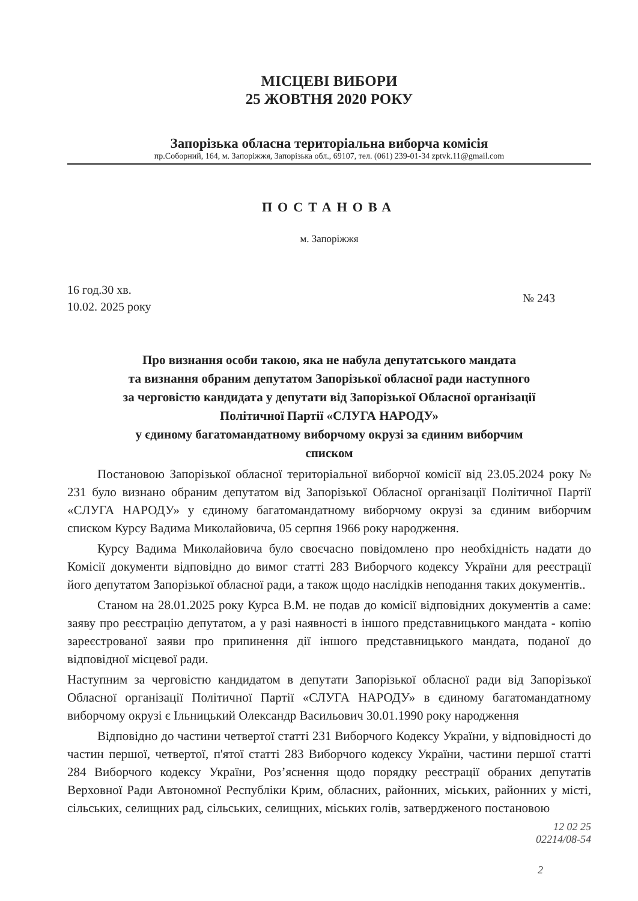МІСЦЕВІ ВИБОРИ
25 ЖОВТНЯ 2020 РОКУ
Запорізька обласна територіальна виборча комісія
пр.Соборний, 164, м. Запоріжжя, Запорізька обл., 69107, тел. (061) 239-01-34 zptvk.11@gmail.com
ПОСТАНОВА
м. Запоріжжя
16 год.30 хв.
10.02. 2025 року
№ 243
Про визнання особи такою, яка не набула депутатського мандата
та визнання обраним депутатом Запорізької обласної ради наступного
за черговістю кандидата у депутати від Запорізької Обласної організації
Політичної Партії «СЛУГА НАРОДУ»
у єдиному багатомандатному виборчому окрузі за єдиним виборчим
списком
Постановою Запорізької обласної територіальної виборчої комісії від 23.05.2024 року № 231 було визнано обраним депутатом від Запорізької Обласної організації Політичної Партії «СЛУГА НАРОДУ» у єдиному багатомандатному виборчому окрузі за єдиним виборчим списком Курсу Вадима Миколайовича, 05 серпня 1966 року народження.
Курсу Вадима Миколайовича було своєчасно повідомлено про необхідність надати до Комісії документи відповідно до вимог статті 283 Виборчого кодексу України для реєстрації його депутатом Запорізької обласної ради, а також щодо наслідків неподання таких документів..
Станом на 28.01.2025 року Курса В.М. не подав до комісії відповідних документів а саме: заяву про реєстрацію депутатом, а у разі наявності в іншого представницького мандата - копію зареєстрованої заяви про припинення дії іншого представницького мандата, поданої до відповідної місцевої ради.
Наступним за черговістю кандидатом в депутати Запорізької обласної ради від Запорізької Обласної організації Політичної Партії «СЛУГА НАРОДУ» в єдиному багатомандатному виборчому окрузі є Ільницький Олександр Васильович 30.01.1990 року народження
Відповідно до частини четвертої статті 231 Виборчого Кодексу України, у відповідності до частин першої, четвертої, п'ятої статті 283 Виборчого кодексу України, частини першої статті 284 Виборчого кодексу України, Роз’яснення щодо порядку реєстрації обраних депутатів Верховної Ради Автономної Республіки Крим, обласних, районних, міських, районних у місті, сільських, селищних рад, сільських, селищних, міських голів, затвердженого постановою
12 02 25
02214/08-54
2